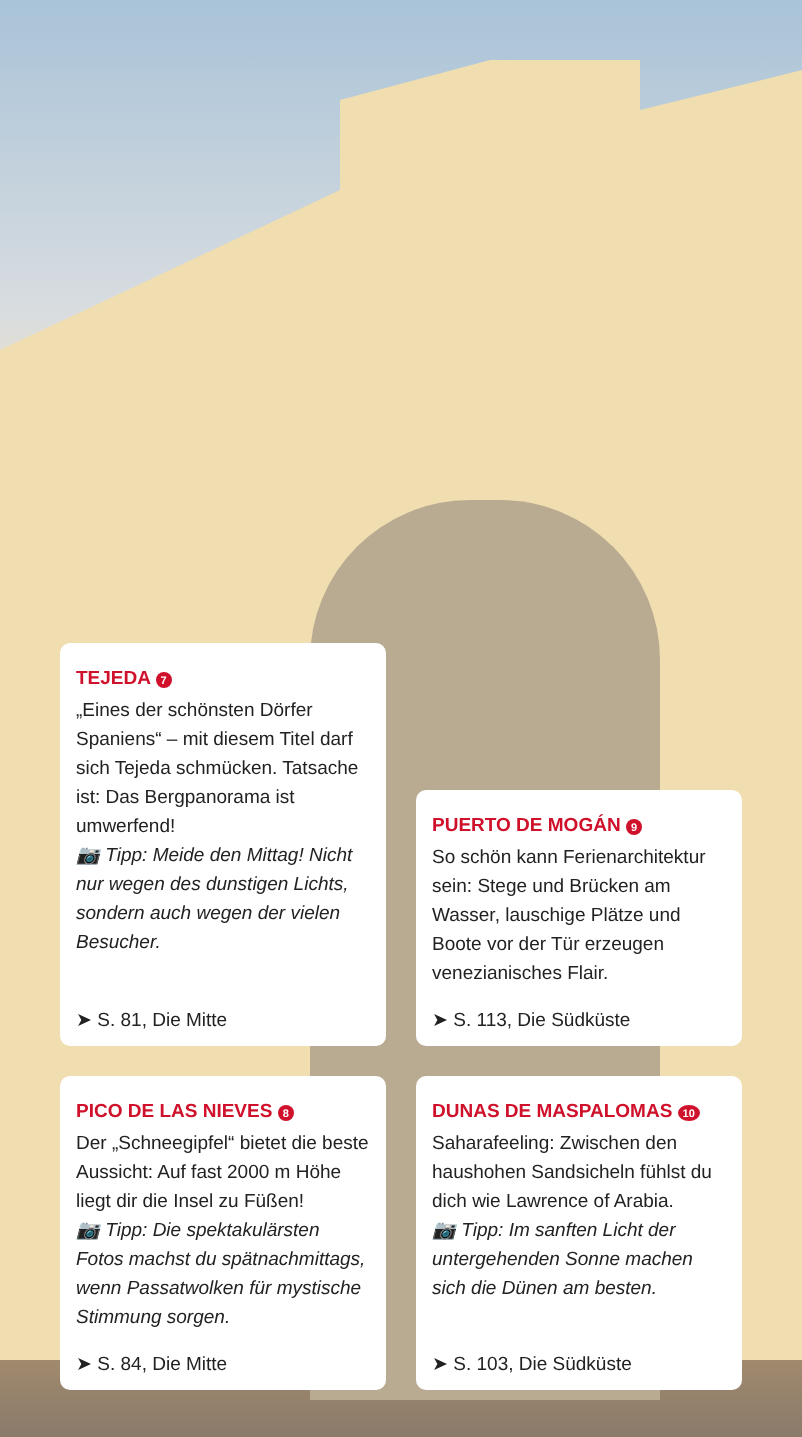TEJEDA 7
„Eines der schönsten Dörfer Spaniens“ – mit diesem Titel darf sich Tejeda schmücken. Tatsache ist: Das Bergpanorama ist umwerfend!
📷 Tipp: Meide den Mittag! Nicht nur wegen des dunstigen Lichts, sondern auch wegen der vielen Besucher.
➤ S. 81, Die Mitte
PUERTO DE MOGÁN 9
So schön kann Ferienarchitektur sein: Stege und Brücken am Wasser, lauschige Plätze und Boote vor der Tür erzeugen venezianisches Flair.
➤ S. 113, Die Südküste
PICO DE LAS NIEVES 8
Der „Schneegipfel“ bietet die beste Aussicht: Auf fast 2000 m Höhe liegt dir die Insel zu Füßen!
📷 Tipp: Die spektakulärsten Fotos machst du spätnachmittags, wenn Passatwolken für mystische Stimmung sorgen.
➤ S. 84, Die Mitte
DUNAS DE MASPALOMAS 10
Saharafeeling: Zwischen den haushohen Sandsicheln fühlst du dich wie Lawrence of Arabia.
📷 Tipp: Im sanften Licht der untergehenden Sonne machen sich die Dünen am besten.
➤ S. 103, Die Südküste